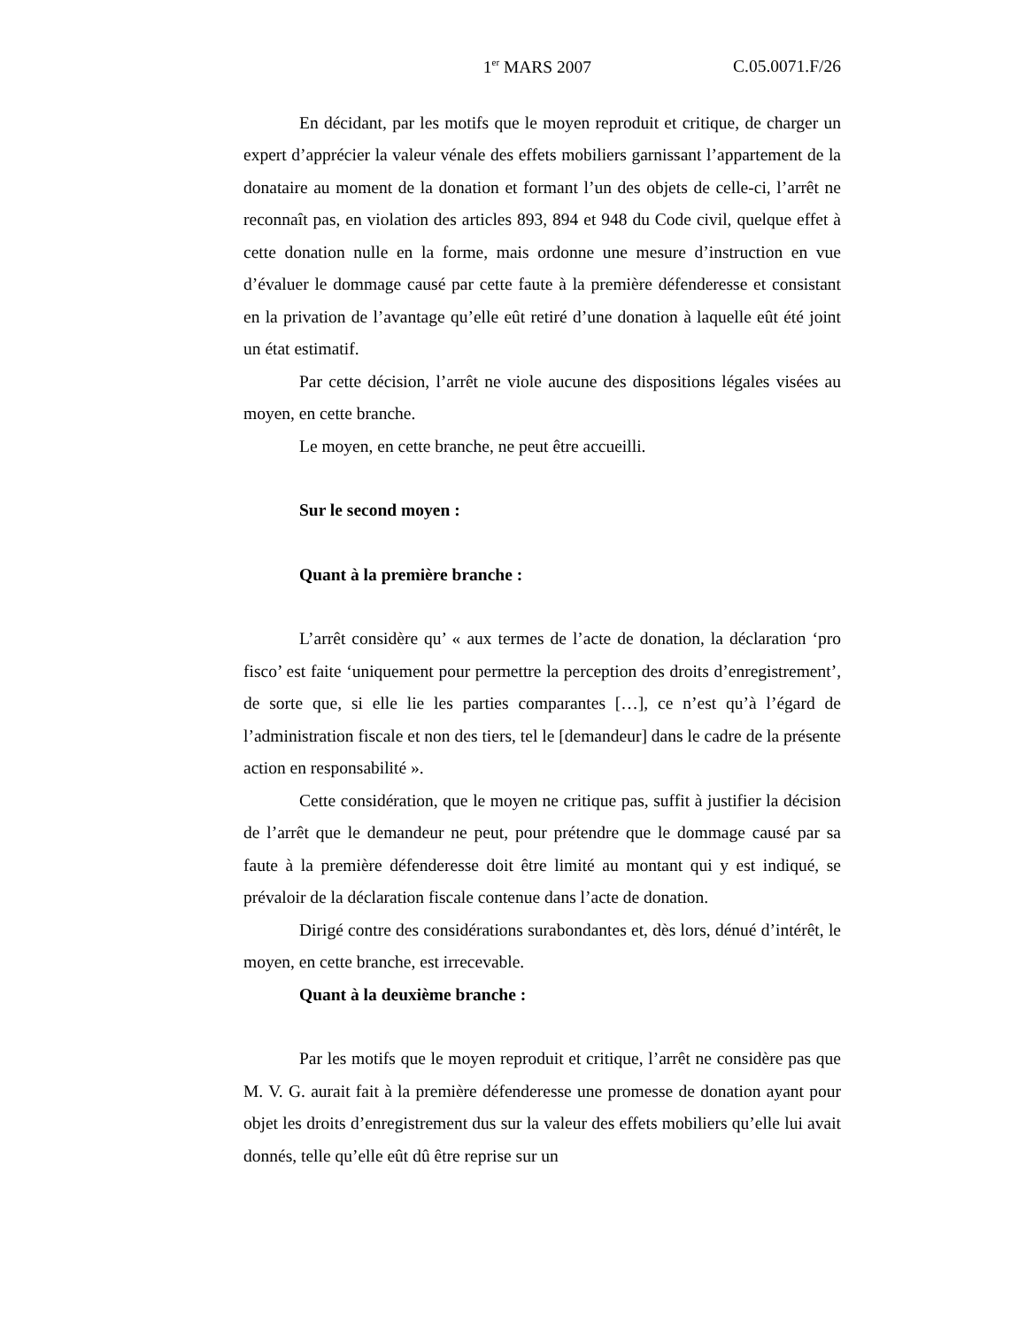1<sup>er</sup> MARS 2007 C.05.0071.F/26
En décidant, par les motifs que le moyen reproduit et critique, de charger un expert d’apprécier la valeur vénale des effets mobiliers garnissant l’appartement de la donataire au moment de la donation et formant l’un des objets de celle-ci, l’arrêt ne reconnaît pas, en violation des articles 893, 894 et 948 du Code civil, quelque effet à cette donation nulle en la forme, mais ordonne une mesure d’instruction en vue d’évaluer le dommage causé par cette faute à la première défenderesse et consistant en la privation de l’avantage qu’elle eût retiré d’une donation à laquelle eût été joint un état estimatif.
Par cette décision, l’arrêt ne viole aucune des dispositions légales visées au moyen, en cette branche.
Le moyen, en cette branche, ne peut être accueilli.
Sur le second moyen :
Quant à la première branche :
L’arrêt considère qu’ « aux termes de l’acte de donation, la déclaration ‘pro fisco’ est faite ‘uniquement pour permettre la perception des droits d’enregistrement’, de sorte que, si elle lie les parties comparantes […], ce n’est qu’à l’égard de l’administration fiscale et non des tiers, tel le [demandeur] dans le cadre de la présente action en responsabilité ».
Cette considération, que le moyen ne critique pas, suffit à justifier la décision de l’arrêt que le demandeur ne peut, pour prétendre que le dommage causé par sa faute à la première défenderesse doit être limité au montant qui y est indiqué, se prévaloir de la déclaration fiscale contenue dans l’acte de donation.
Dirigé contre des considérations surabondantes et, dès lors, dénué d’intérêt, le moyen, en cette branche, est irrecevable.
Quant à la deuxième branche :
Par les motifs que le moyen reproduit et critique, l’arrêt ne considère pas que M. V. G. aurait fait à la première défenderesse une promesse de donation ayant pour objet les droits d’enregistrement dus sur la valeur des effets mobiliers qu’elle lui avait donnés, telle qu’elle eût dû être reprise sur un